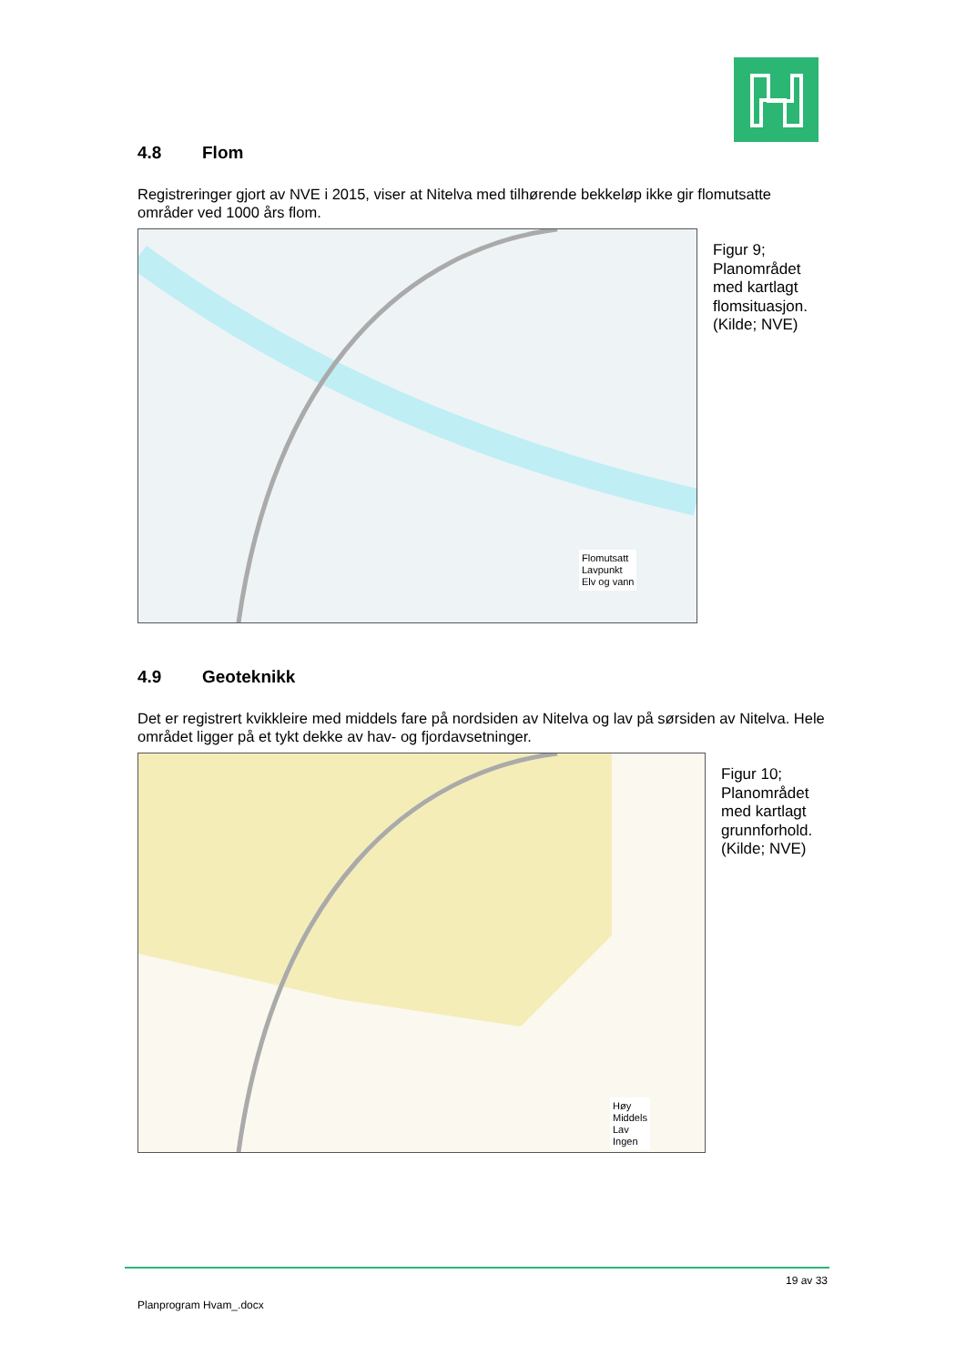4.8 Flom
Registreringer gjort av NVE i 2015, viser at Nitelva med tilhørende bekkeløp ikke gir flomutsatte områder ved 1000 års flom.
Flomutsatt
Lavpunkt
Elv og vann
Figur 9;
Planområdet
med kartlagt
flomsituasjon.
(Kilde; NVE)
4.9 Geoteknikk
Det er registrert kvikkleire med middels fare på nordsiden av Nitelva og lav på sørsiden av Nitelva. Hele området ligger på et tykt dekke av hav- og fjordavsetninger.
Høy
Middels
Lav
Ingen
Figur 10;
Planområdet
med kartlagt
grunnforhold.
(Kilde; NVE)
19 av 33
Planprogram Hvam_.docx